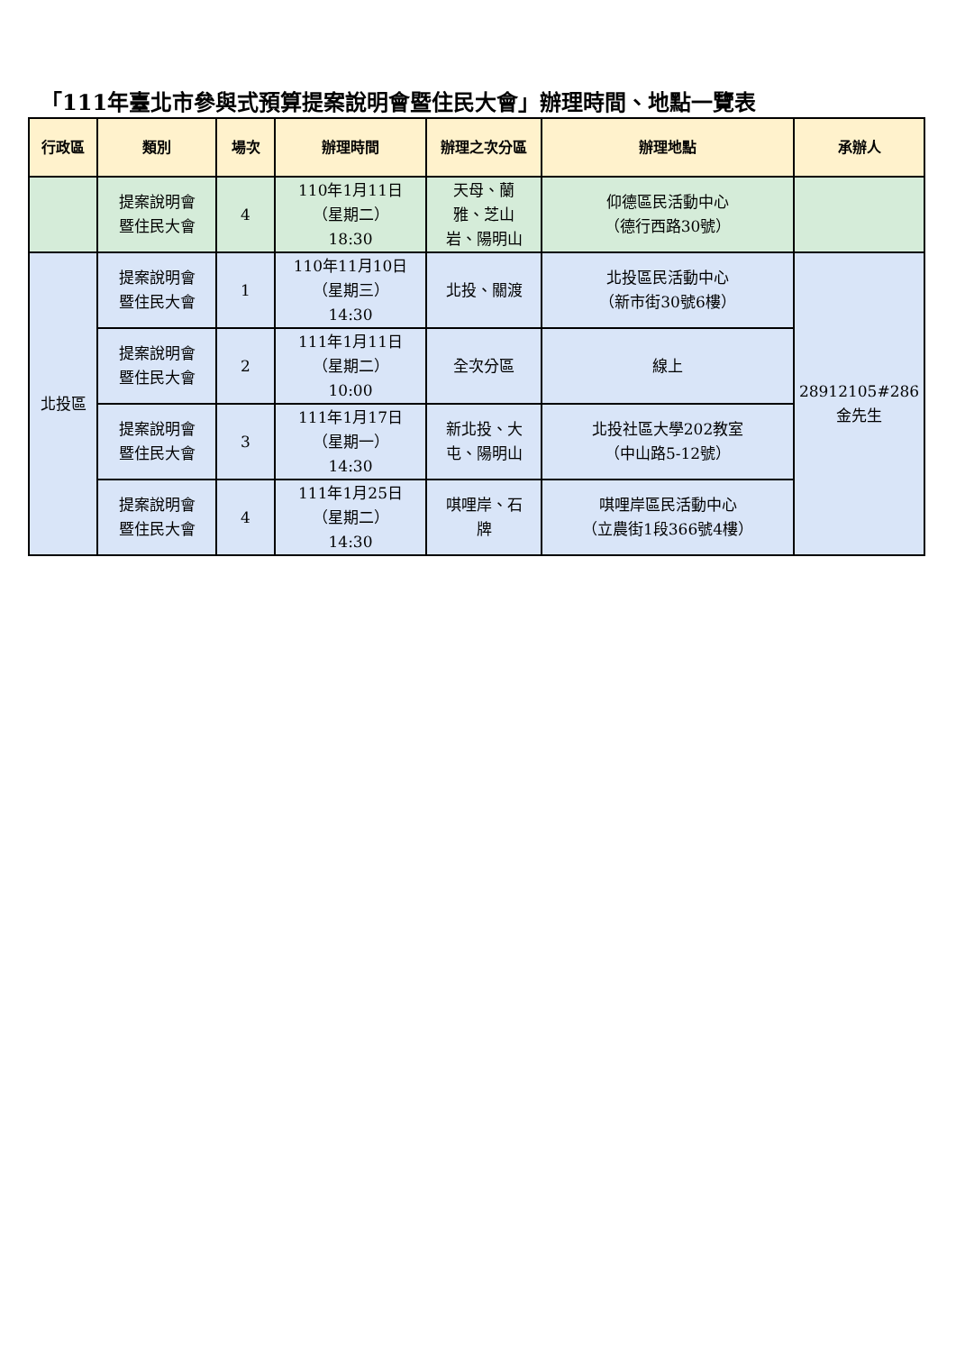「111年臺北市參與式預算提案說明會暨住民大會」辦理時間、地點一覽表
| 行政區 | 類別 | 場次 | 辦理時間 | 辦理之次分區 | 辦理地點 | 承辦人 |
| --- | --- | --- | --- | --- | --- | --- |
| | 提案說明會 暨住民大會 | 4 | 110年1月11日 （星期二） 18:30 | 天母、蘭 雅、芝山 岩、陽明山 | 仰德區民活動中心 （德行西路30號） | |
| 北投區 | 提案說明會 暨住民大會 | 1 | 110年11月10日 （星期三） 14:30 | 北投、關渡 | 北投區民活動中心 （新市街30號6樓） | 28912105#286 金先生 |
| | 提案說明會 暨住民大會 | 2 | 111年1月11日 （星期二） 10:00 | 全次分區 | 線上 | |
| | 提案說明會 暨住民大會 | 3 | 111年1月17日 （星期一） 14:30 | 新北投、大 屯、陽明山 | 北投社區大學202教室 （中山路5-12號） | |
| | 提案說明會 暨住民大會 | 4 | 111年1月25日 （星期二） 14:30 | 唭哩岸、石 牌 | 唭哩岸區民活動中心 （立農街1段366號4樓） | |